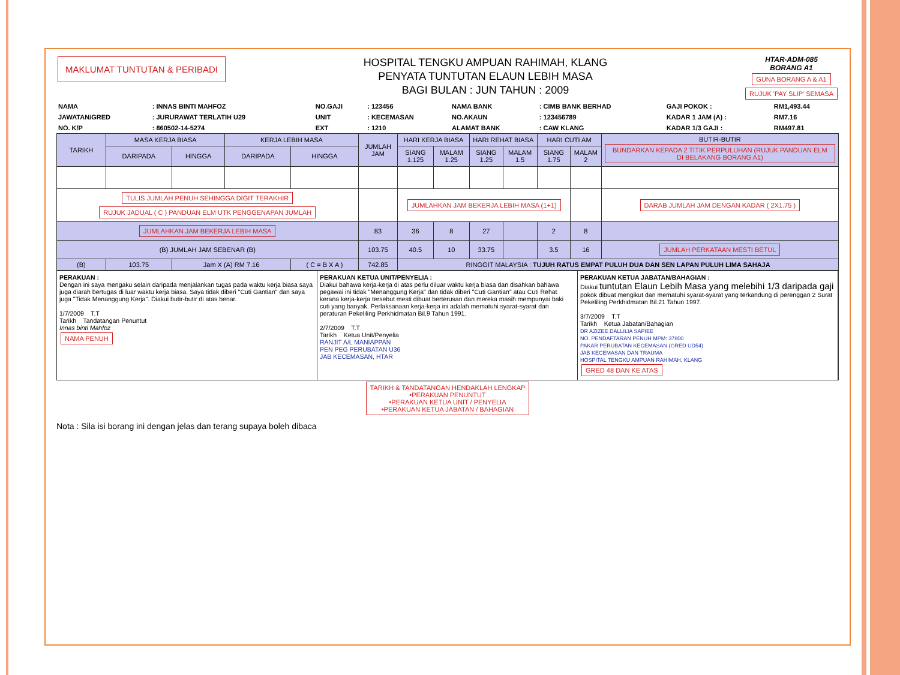MAKLUMAT TUNTUTAN & PERIBADI
HOSPITAL TENGKU AMPUAN RAHIMAH, KLANG
PENYATA TUNTUTAN ELAUN LEBIH MASA
BAGI BULAN : JUN TAHUN : 2009
HTAR-ADM-085
BORANG A1
GUNA BORANG A & A1
RUJUK 'PAY SLIP' SEMASA
| NAMA | : INNAS BINTI MAHFOZ | NO.GAJI | : 123456 | NAMA BANK | : CIMB BANK BERHAD | GAJI POKOK : | RM1,493.44 |
| JAWATAN/GRED | : JURURAWAT TERLATIH U29 | UNIT | : KECEMASAN | NO.AKAUN | : 123456789 | KADAR 1 JAM (A) : | RM7.16 |
| NO. K/P | : 860502-14-5274 | EXT | : 1210 | ALAMAT BANK | : CAW KLANG | KADAR 1/3 GAJI : | RM497.81 |
| TARIKH | MASA KERJA BIASA | | KERJA LEBIH MASA | | JUMLAH JAM | HARI KERJA BIASA | | HARI REHAT BIASA | | HARI CUTI AM | | BUTIR-BUTIR BUNDARKAN KEPADA 2 TITIK PERPULUHAN (RUJUK PANDUAN ELM DI BELAKANG BORANG A1) |
| --- | --- | --- | --- | --- | --- | --- | --- | --- | --- | --- | --- | --- |
| | DARIPADA | HINGGA | DARIPADA | HINGGA | | SIANG 1.125 | MALAM 1.25 | SIANG 1.25 | MALAM 1.5 | SIANG 1.75 | MALAM 2 | |
| TULIS JUMLAH PENUH SEHINGGA DIGIT TERAKHIR RUJUK JADUAL ( C ) PANDUAN ELM UTK PENGGENAPAN JUMLAH | | | | | | JUMLAHKAN JAM BEKERJA LEBIH MASA (1+1) | | | | | | DARAB JUMLAH JAM DENGAN KADAR ( 2X1.75 ) |
| JUMLAHKAN JAM BEKERJA LEBIH MASA | | | | | 83 | 36 | 8 | 27 | | 2 | 8 | |
| (B) JUMLAH JAM SEBENAR (B) | | | | | 103.75 | 40.5 | 10 | 33.75 | | 3.5 | 16 | JUMLAH PERKATAAN MESTI BETUL |
| (B) | 103.75 | Jam X (A) RM 7.16 | | ( C = B X A ) | 742.85 | RINGGIT MALAYSIA : TUJUH RATUS EMPAT PULUH DUA DAN SEN LAPAN PULUH LIMA SAHAJA | | | | | | |
PERAKUAN :
Dengan ini saya mengaku selain daripada menjalankan tugas pada waktu kerja biasa saya juga diarah bertugas di luar waktu kerja biasa. Saya tidak diberi "Cuti Gantian" dan saya juga "Tidak Menanggung Kerja". Diakui butir-butir di atas benar.
1/7/2009 T.T
Tarikh Tandatangan Penuntut
Innas binti Mahfoz
NAMA PENUH
PERAKUAN KETUA UNIT/PENYELIA :
Diakui bahawa kerja-kerja di atas perlu diluar waktu kerja biasa dan disahkan bahawa pegawai ini tidak "Menanggung Kerja" dan tidak diberi "Cuti Gantian" atau Cuti Rehat kerana kerja-kerja tersebut mesti dibuat berterusan dan mereka masih mempunyai baki cuti yang banyak. Perlaksanaan kerja-kerja ini adalah mematuhi syarat-syarat dan peraturan Pekeliling Perkhidmatan Bil.9 Tahun 1991.
2/7/2009 T.T
Tarikh Ketua Unit/Penyelia
RANJIT A/L MANIAPPAN
PEN PEG PERUBATAN U36
JAB KECEMASAN, HTAR
PERAKUAN KETUA JABATAN/BAHAGIAN :
Diakui tuntutan Elaun Lebih Masa yang melebihi 1/3 daripada gaji pokok dibuat mengikut dan mematuhi syarat-syarat yang terkandung di perenggan 2 Surat Pekeliling Perkhidmatan Bil.21 Tahun 1997.
3/7/2009 T.T
Tarikh Ketua Jabatan/Bahagian
DR AZIZEE DALLILIA SAPIEE
NO. PENDAFTARAN PENUH MPM: 37800
PAKAR PERUBATAN KECEMASAN (GRED UD54)
JAB KECEMASAN DAN TRAUMA
HOSPITAL TENGKU AMPUAN RAHIMAH, KLANG
GRED 48 DAN KE ATAS
TARIKH & TANDATANGAN HENDAKLAH LENGKAP
•PERAKUAN PENUNTUT
•PERAKUAN KETUA UNIT / PENYELIA
•PERAKUAN KETUA JABATAN / BAHAGIAN
Nota : Sila isi borang ini dengan jelas dan terang supaya boleh dibaca